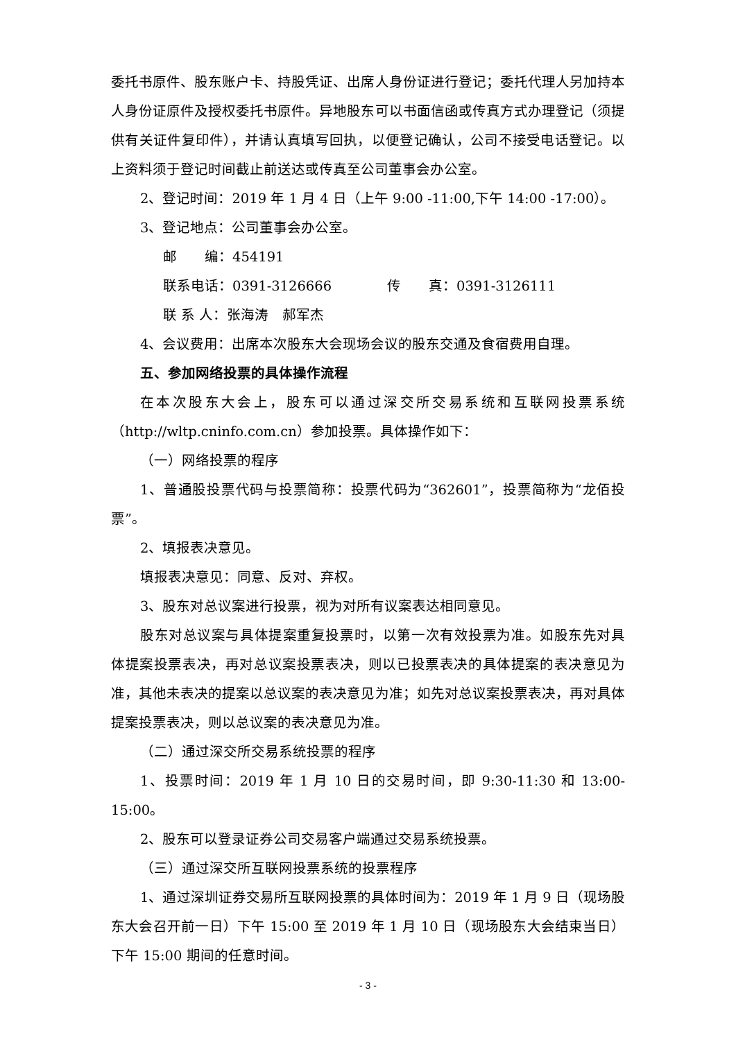委托书原件、股东账户卡、持股凭证、出席人身份证进行登记；委托代理人另加持本人身份证原件及授权委托书原件。异地股东可以书面信函或传真方式办理登记（须提供有关证件复印件），并请认真填写回执，以便登记确认，公司不接受电话登记。以上资料须于登记时间截止前送达或传真至公司董事会办公室。
2、登记时间：2019 年 1 月 4 日（上午 9:00 -11:00,下午 14:00 -17:00）。
3、登记地点：公司董事会办公室。
邮　　编：454191
联系电话：0391-3126666　　　　传　　真：0391-3126111
联 系 人：张海涛　郝军杰
4、会议费用：出席本次股东大会现场会议的股东交通及食宿费用自理。
五、参加网络投票的具体操作流程
在本次股东大会上，股东可以通过深交所交易系统和互联网投票系统（http://wltp.cninfo.com.cn）参加投票。具体操作如下：
（一）网络投票的程序
1、普通股投票代码与投票简称：投票代码为“362601”，投票简称为“龙佰投票”。
2、填报表决意见。
填报表决意见：同意、反对、弃权。
3、股东对总议案进行投票，视为对所有议案表达相同意见。
股东对总议案与具体提案重复投票时，以第一次有效投票为准。如股东先对具体提案投票表决，再对总议案投票表决，则以已投票表决的具体提案的表决意见为准，其他未表决的提案以总议案的表决意见为准；如先对总议案投票表决，再对具体提案投票表决，则以总议案的表决意见为准。
（二）通过深交所交易系统投票的程序
1、投票时间：2019 年 1 月 10 日的交易时间，即 9:30-11:30 和 13:00-15:00。
2、股东可以登录证券公司交易客户端通过交易系统投票。
（三）通过深交所互联网投票系统的投票程序
1、通过深圳证券交易所互联网投票的具体时间为：2019 年 1 月 9 日（现场股东大会召开前一日）下午 15:00 至 2019 年 1 月 10 日（现场股东大会结束当日）下午 15:00 期间的任意时间。
- 3 -